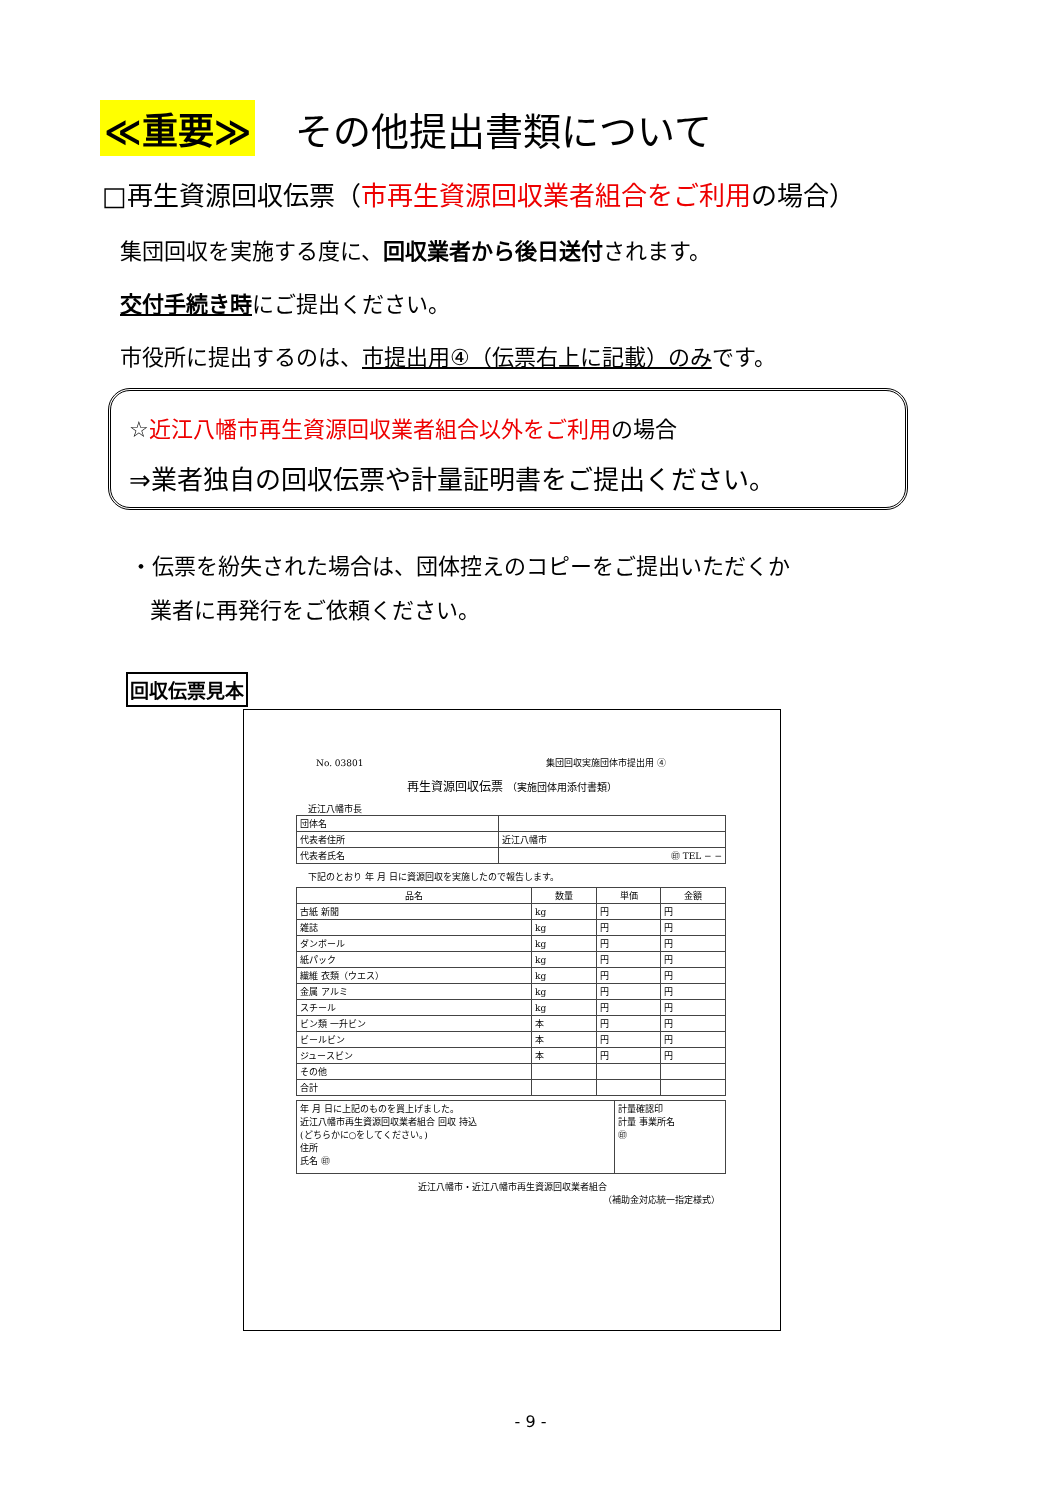≪重要≫ その他提出書類について
□再生資源回収伝票（市再生資源回収業者組合をご利用の場合）
集団回収を実施する度に、回収業者から後日送付されます。
交付手続き時にご提出ください。
市役所に提出するのは、市提出用④（伝票右上に記載）のみです。
☆近江八幡市再生資源回収業者組合以外をご利用の場合
⇒業者独自の回収伝票や計量証明書をご提出ください。
・伝票を紛失された場合は、団体控えのコピーをご提出いただくか
業者に再発行をご依頼ください。
回収伝票見本
No. 03801 集団回収実施団体市提出用 ④
再生資源回収伝票 （実施団体用添付書類）
近江八幡市長
| 団体名 | |
| 代表者住所 | 近江八幡市 |
| 代表者氏名 | ㊞ TEL − − |
下記のとおり 年 月 日に資源回収を実施したので報告します。
| 品名 | 数量 | 単価 | 金額 |
| --- | --- | --- | --- |
| 古紙 新聞 | kg | 円 | 円 |
| 雑誌 | kg | 円 | 円 |
| ダンボール | kg | 円 | 円 |
| 紙パック | kg | 円 | 円 |
| 繊維 衣類（ウエス） | kg | 円 | 円 |
| 金属 アルミ | kg | 円 | 円 |
| スチール | kg | 円 | 円 |
| ビン類 一升ビン | 本 | 円 | 円 |
| ビールビン | 本 | 円 | 円 |
| ジュースビン | 本 | 円 | 円 |
| その他 | | | |
| 合計 | | | |
| 年 月 日に上記のものを買上げました。 近江八幡市再生資源回収業者組合 回収 持込 (どちらかに○をしてください。) 住所 氏名 ㊞ | 計量確認印 計量 事業所名 ㊞ |
近江八幡市・近江八幡市再生資源回収業者組合
（補助金対応統一指定様式）
- 9 -